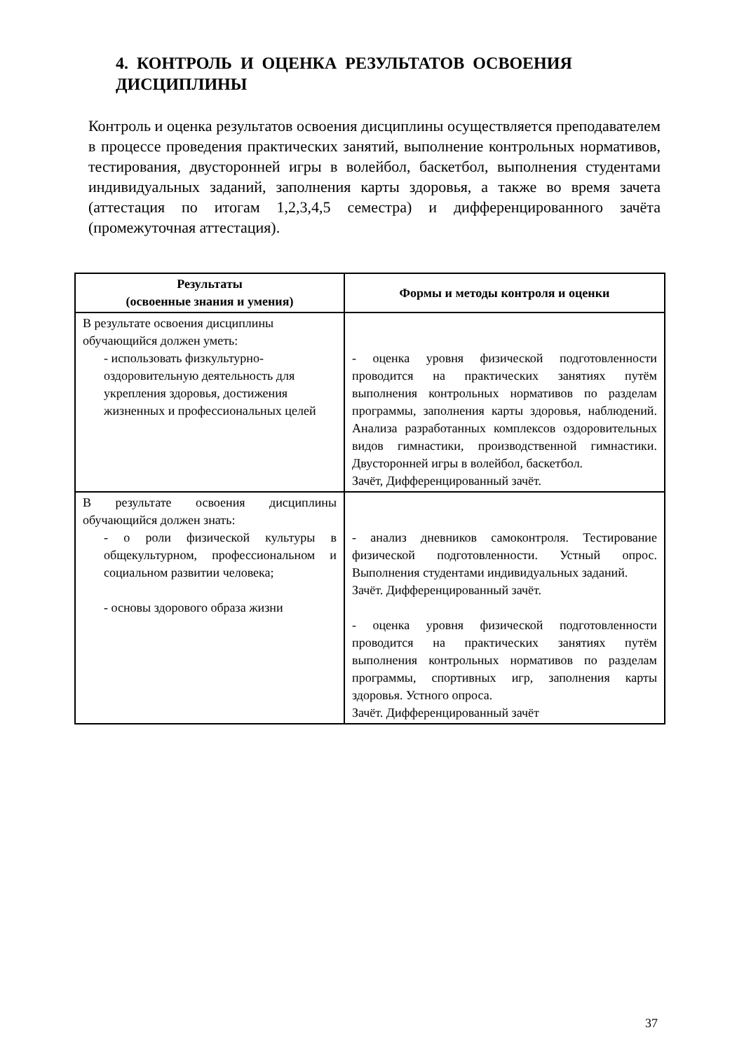4. КОНТРОЛЬ И ОЦЕНКА РЕЗУЛЬТАТОВ ОСВОЕНИЯ ДИСЦИПЛИНЫ
Контроль и оценка результатов освоения дисциплины осуществляется преподавателем в процессе проведения практических занятий, выполнение контрольных нормативов, тестирования, двусторонней игры в волейбол, баскетбол, выполнения студентами индивидуальных заданий, заполнения карты здоровья, а также во время зачета (аттестация по итогам 1,2,3,4,5 семестра) и дифференцированного зачёта (промежуточная аттестация).
| Результаты (освоенные знания и умения) | Формы и методы контроля и оценки |
| --- | --- |
| В результате освоения дисциплины обучающийся должен уметь: - использовать физкультурно-оздоровительную деятельность для укрепления здоровья, достижения жизненных и профессиональных целей | - оценка уровня физической подготовленности проводится на практических занятиях путём выполнения контрольных нормативов по разделам программы, заполнения карты здоровья, наблюдений. Анализа разработанных комплексов оздоровительных видов гимнастики, производственной гимнастики. Двусторонней игры в волейбол, баскетбол. Зачёт, Дифференцированный зачёт. |
| В результате освоения дисциплины обучающийся должен знать: - о роли физической культуры в общекультурном, профессиональном и социальном развитии человека; - основы здорового образа жизни | - анализ дневников самоконтроля. Тестирование физической подготовленности. Устный опрос. Выполнения студентами индивидуальных заданий. Зачёт. Дифференцированный зачёт. - оценка уровня физической подготовленности проводится на практических занятиях путём выполнения контрольных нормативов по разделам программы, спортивных игр, заполнения карты здоровья. Устного опроса. Зачёт. Дифференцированный зачёт |
37